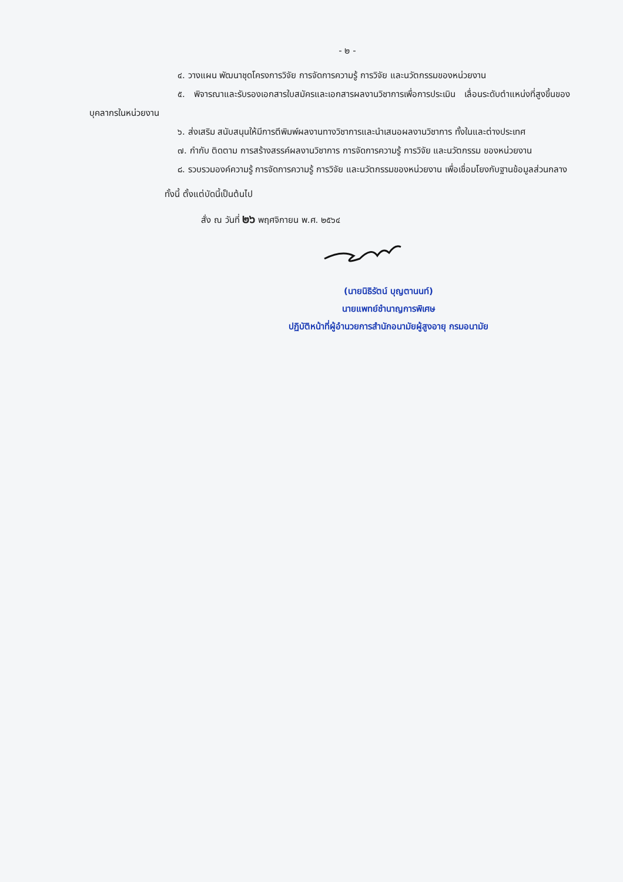- ๒ -
๔. วางแผน พัฒนาชุดโครงการวิจัย การจัดการความรู้ การวิจัย และนวัตกรรมของหน่วยงาน
๕. พิจารณาและรับรองเอกสารใบสมัครและเอกสารผลงานวิชาการเพื่อการประเมิน เลื่อนระดับตำแหน่งที่สูงขึ้นของบุคลากรในหน่วยงาน
๖. ส่งเสริม สนับสนุนให้มีการตีพิมพ์ผลงานทางวิชาการและนำเสนอผลงานวิชาการ ทั้งในและต่างประเทศ
๗. กำกับ ติดตาม การสร้างสรรค์ผลงานวิชาการ การจัดการความรู้ การวิจัย และนวัตกรรม ของหน่วยงาน
๘. รวบรวมองค์ความรู้ การจัดการความรู้ การวิจัย และนวัตกรรมของหน่วยงาน เพื่อเชื่อมโยงกับฐานข้อมูลส่วนกลาง
ทั้งนี้ ตั้งแต่บัดนี้เป็นต้นไป
สั่ง ณ วันที่ ๒๖ พฤศจิกายน พ.ศ. ๒๕๖๔
(นายนิธิรัตน์ บุญตานนท์)
นายแพทย์ชำนาญการพิเศษ
ปฏิบัติหน้าที่ผู้อำนวยการสำนักอนามัยผู้สูงอายุ กรมอนามัย